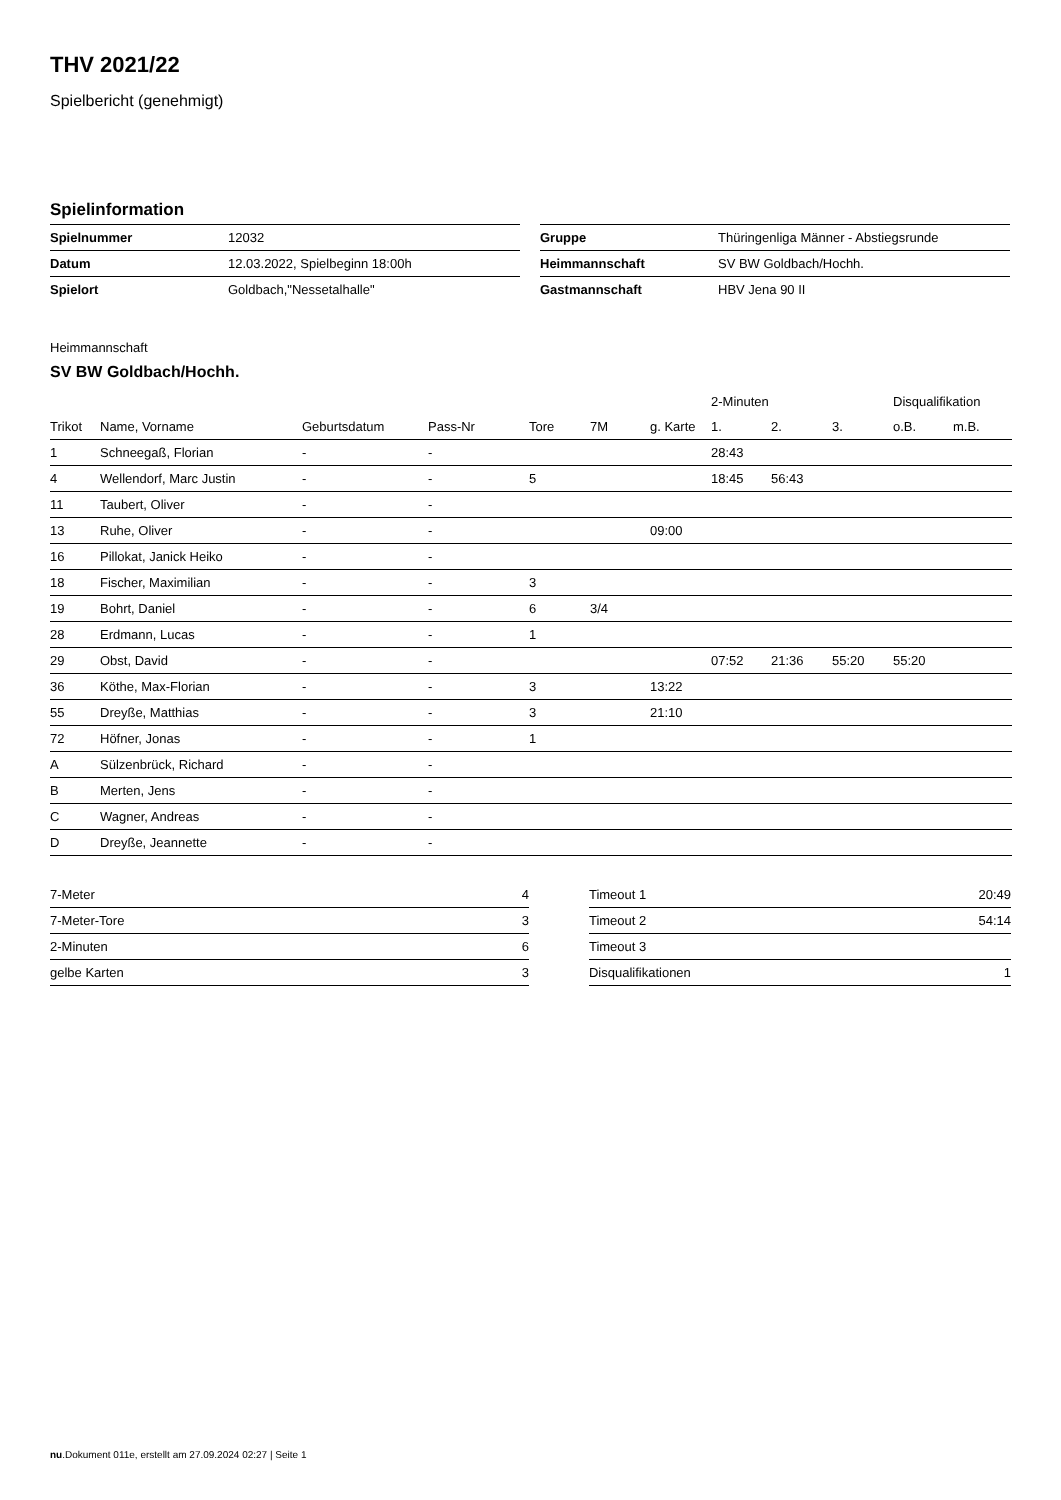THV 2021/22
Spielbericht (genehmigt)
Spielinformation
| Spielnummer | 12032 |
| Datum | 12.03.2022, Spielbeginn 18:00h |
| Spielort | Goldbach,"Nessetalhalle" |
| Gruppe | Thüringenliga Männer - Abstiegsrunde |
| Heimmannschaft | SV BW Goldbach/Hochh. |
| Gastmannschaft | HBV Jena 90 II |
Heimmannschaft
SV BW Goldbach/Hochh.
| | | | | | | | 2-Minuten | | | Disqualifikation | |
| --- | --- | --- | --- | --- | --- | --- | --- | --- | --- | --- | --- |
| Trikot | Name, Vorname | Geburtsdatum | Pass-Nr | Tore | 7M | g. Karte | 1. | 2. | 3. | o.B. | m.B. |
| 1 | Schneegaß, Florian | - | - | | | | 28:43 | | | | |
| 4 | Wellendorf, Marc Justin | - | - | 5 | | | 18:45 | 56:43 | | | |
| 11 | Taubert, Oliver | - | - | | | | | | | | |
| 13 | Ruhe, Oliver | - | - | | | 09:00 | | | | | |
| 16 | Pillokat, Janick Heiko | - | - | | | | | | | | |
| 18 | Fischer, Maximilian | - | - | 3 | | | | | | | |
| 19 | Bohrt, Daniel | - | - | 6 | 3/4 | | | | | | |
| 28 | Erdmann, Lucas | - | - | 1 | | | | | | | |
| 29 | Obst, David | - | - | | | | 07:52 | 21:36 | 55:20 | 55:20 | |
| 36 | Köthe, Max-Florian | - | - | 3 | | 13:22 | | | | | |
| 55 | Dreyße, Matthias | - | - | 3 | | 21:10 | | | | | |
| 72 | Höfner, Jonas | - | - | 1 | | | | | | | |
| A | Sülzenbrück, Richard | - | - | | | | | | | | |
| B | Merten, Jens | - | - | | | | | | | | |
| C | Wagner, Andreas | - | - | | | | | | | | |
| D | Dreyße, Jeannette | - | - | | | | | | | | |
| 7-Meter | 4 |
| 7-Meter-Tore | 3 |
| 2-Minuten | 6 |
| gelbe Karten | 3 |
| Timeout 1 | 20:49 |
| Timeout 2 | 54:14 |
| Timeout 3 | |
| Disqualifikationen | 1 |
nu.Dokument 011e, erstellt am 27.09.2024 02:27 | Seite 1